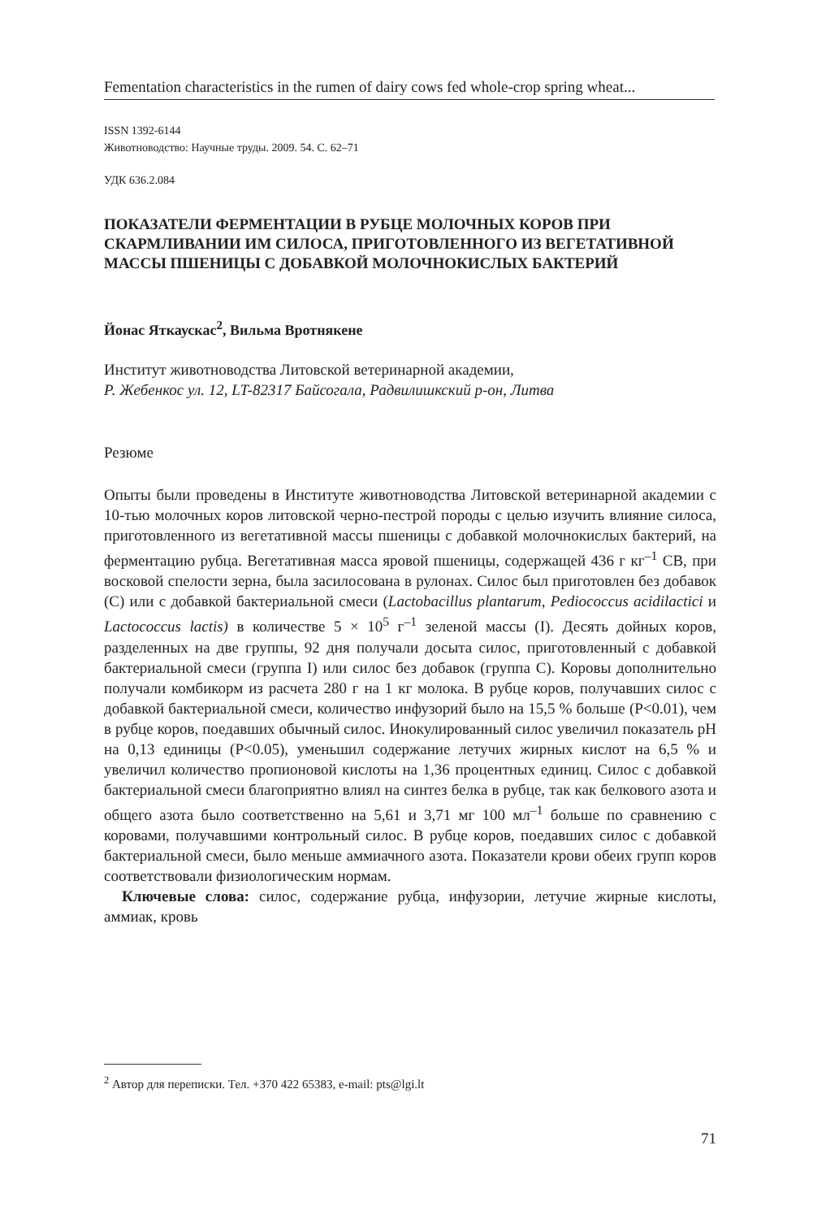Fementation characteristics in the rumen of dairy cows fed whole-crop spring wheat...
ISSN 1392-6144
Животноводство: Научные труды. 2009. 54. С. 62–71
УДК 636.2.084
ПОКАЗАТЕЛИ ФЕРМЕНТАЦИИ В РУБЦЕ МОЛОЧНЫХ КОРОВ ПРИ СКАРМЛИВАНИИ ИМ СИЛОСА, ПРИГОТОВЛЕННОГО ИЗ ВЕГЕТАТИВНОЙ МАССЫ ПШЕНИЦЫ С ДОБАВКОЙ МОЛОЧНОКИСЛЫХ БАКТЕРИЙ
Йонас Яткаускас<sup>2</sup>, Вильма Вротнякене
Институт животноводства Литовской ветеринарной академии,
Р. Жебенкос ул. 12, LT-82317 Байсогала, Радвилишкский р-он, Литва
Резюме
Опыты были проведены в Институте животноводства Литовской ветеринарной академии с 10-тью молочных коров литовской черно-пестрой породы с целью изучить влияние силоса, приготовленного из вегетативной массы пшеницы с добавкой молочнокислых бактерий, на ферментацию рубца. Вегетативная масса яровой пшеницы, содержащей 436 г кг<sup>–1</sup> СВ, при восковой спелости зерна, была засилосована в рулонах. Силос был приготовлен без добавок (С) или с добавкой бактериальной смеси (Lactobacillus plantarum, Pediococcus acidilactici и Lactococcus lactis) в количестве 5 × 10<sup>5</sup> г<sup>–1</sup> зеленой массы (I). Десять дойных коров, разделенных на две группы, 92 дня получали досыта силос, приготовленный с добавкой бактериальной смеси (группа I) или силос без добавок (группа С). Коровы дополнительно получали комбикорм из расчета 280 г на 1 кг молока. В рубце коров, получавших силос с добавкой бактериальной смеси, количество инфузорий было на 15,5 % больше (P<0.01), чем в рубце коров, поедавших обычный силос. Инокулированный силос увеличил показатель pH на 0,13 единицы (P<0.05), уменьшил содержание летучих жирных кислот на 6,5 % и увеличил количество пропионовой кислоты на 1,36 процентных единиц. Силос с добавкой бактериальной смеси благоприятно влиял на синтез белка в рубце, так как белкового азота и общего азота было соответственно на 5,61 и 3,71 мг 100 мл<sup>–1</sup> больше по сравнению с коровами, получавшими контрольный силос. В рубце коров, поедавших силос с добавкой бактериальной смеси, было меньше аммиачного азота. Показатели крови обеих групп коров соответствовали физиологическим нормам.
Ключевые слова: силос, содержание рубца, инфузории, летучие жирные кислоты, аммиак, кровь
<sup>2</sup> Автор для переписки. Тел. +370 422 65383, e-mail: pts@lgi.lt
71